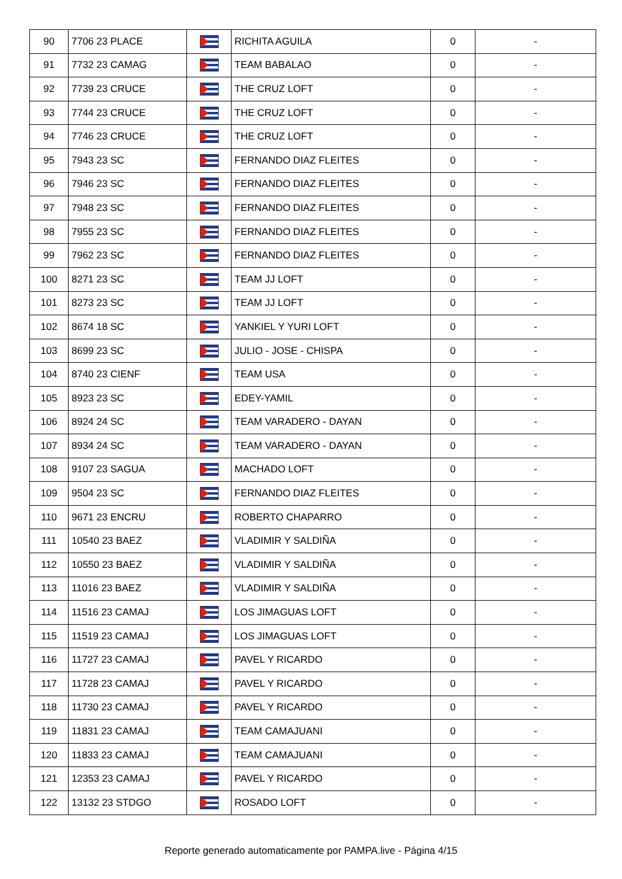| 90 | 7706 23 PLACE | | RICHITA AGUILA | 0 | - |
| 91 | 7732 23 CAMAG | | TEAM BABALAO | 0 | - |
| 92 | 7739 23 CRUCE | | THE CRUZ LOFT | 0 | - |
| 93 | 7744 23 CRUCE | | THE CRUZ LOFT | 0 | - |
| 94 | 7746 23 CRUCE | | THE CRUZ LOFT | 0 | - |
| 95 | 7943 23 SC | | FERNANDO DIAZ FLEITES | 0 | - |
| 96 | 7946 23 SC | | FERNANDO DIAZ FLEITES | 0 | - |
| 97 | 7948 23 SC | | FERNANDO DIAZ FLEITES | 0 | - |
| 98 | 7955 23 SC | | FERNANDO DIAZ FLEITES | 0 | - |
| 99 | 7962 23 SC | | FERNANDO DIAZ FLEITES | 0 | - |
| 100 | 8271 23 SC | | TEAM JJ LOFT | 0 | - |
| 101 | 8273 23 SC | | TEAM JJ LOFT | 0 | - |
| 102 | 8674 18 SC | | YANKIEL Y YURI LOFT | 0 | - |
| 103 | 8699 23 SC | | JULIO - JOSE - CHISPA | 0 | - |
| 104 | 8740 23 CIENF | | TEAM USA | 0 | - |
| 105 | 8923 23 SC | | EDEY-YAMIL | 0 | - |
| 106 | 8924 24 SC | | TEAM VARADERO - DAYAN | 0 | - |
| 107 | 8934 24 SC | | TEAM VARADERO - DAYAN | 0 | - |
| 108 | 9107 23 SAGUA | | MACHADO LOFT | 0 | - |
| 109 | 9504 23 SC | | FERNANDO DIAZ FLEITES | 0 | - |
| 110 | 9671 23 ENCRU | | ROBERTO CHAPARRO | 0 | - |
| 111 | 10540 23 BAEZ | | VLADIMIR Y SALDIÑA | 0 | - |
| 112 | 10550 23 BAEZ | | VLADIMIR Y SALDIÑA | 0 | - |
| 113 | 11016 23 BAEZ | | VLADIMIR Y SALDIÑA | 0 | - |
| 114 | 11516 23 CAMAJ | | LOS JIMAGUAS LOFT | 0 | - |
| 115 | 11519 23 CAMAJ | | LOS JIMAGUAS LOFT | 0 | - |
| 116 | 11727 23 CAMAJ | | PAVEL Y RICARDO | 0 | - |
| 117 | 11728 23 CAMAJ | | PAVEL Y RICARDO | 0 | - |
| 118 | 11730 23 CAMAJ | | PAVEL Y RICARDO | 0 | - |
| 119 | 11831 23 CAMAJ | | TEAM CAMAJUANI | 0 | - |
| 120 | 11833 23 CAMAJ | | TEAM CAMAJUANI | 0 | - |
| 121 | 12353 23 CAMAJ | | PAVEL Y RICARDO | 0 | - |
| 122 | 13132 23 STDGO | | ROSADO LOFT | 0 | - |
Reporte generado automaticamente por PAMPA.live - Página 4/15